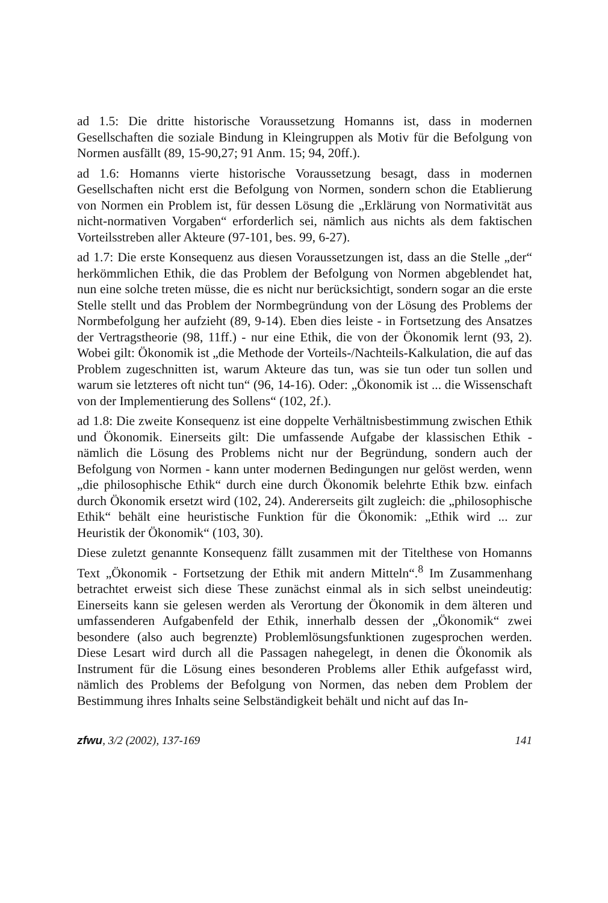ad 1.5: Die dritte historische Voraussetzung Homanns ist, dass in modernen Gesellschaften die soziale Bindung in Kleingruppen als Motiv für die Befolgung von Normen ausfällt (89, 15-90,27; 91 Anm. 15; 94, 20ff.).
ad 1.6: Homanns vierte historische Voraussetzung besagt, dass in modernen Gesellschaften nicht erst die Befolgung von Normen, sondern schon die Etablierung von Normen ein Problem ist, für dessen Lösung die „Erklärung von Normativität aus nicht-normativen Vorgaben“ erforderlich sei, nämlich aus nichts als dem faktischen Vorteilsstreben aller Akteure (97-101, bes. 99, 6-27).
ad 1.7: Die erste Konsequenz aus diesen Voraussetzungen ist, dass an die Stelle „der“ herkömmlichen Ethik, die das Problem der Befolgung von Normen abgeblendet hat, nun eine solche treten müsse, die es nicht nur berücksichtigt, sondern sogar an die erste Stelle stellt und das Problem der Normbegründung von der Lösung des Problems der Normbefolgung her aufzieht (89, 9-14). Eben dies leiste - in Fortsetzung des Ansatzes der Vertragstheorie (98, 11ff.) - nur eine Ethik, die von der Ökonomik lernt (93, 2). Wobei gilt: Ökonomik ist „die Methode der Vorteils-/Nachteils-Kalkulation, die auf das Problem zugeschnitten ist, warum Akteure das tun, was sie tun oder tun sollen und warum sie letzteres oft nicht tun“ (96, 14-16). Oder: „Ökonomik ist ... die Wissenschaft von der Implementierung des Sollens“ (102, 2f.).
ad 1.8: Die zweite Konsequenz ist eine doppelte Verhältnisbestimmung zwischen Ethik und Ökonomik. Einerseits gilt: Die umfassende Aufgabe der klassischen Ethik - nämlich die Lösung des Problems nicht nur der Begründung, sondern auch der Befolgung von Normen - kann unter modernen Bedingungen nur gelöst werden, wenn „die philosophische Ethik“ durch eine durch Ökonomik belehrte Ethik bzw. einfach durch Ökonomik ersetzt wird (102, 24). Andererseits gilt zugleich: die „philosophische Ethik“ behält eine heuristische Funktion für die Ökonomik: „Ethik wird ... zur Heuristik der Ökonomik“ (103, 30).
Diese zuletzt genannte Konsequenz fällt zusammen mit der Titelthese von Homanns Text „Ökonomik - Fortsetzung der Ethik mit andern Mitteln“.<sup>8</sup> Im Zusammenhang betrachtet erweist sich diese These zunächst einmal als in sich selbst uneindeutig: Einerseits kann sie gelesen werden als Verortung der Ökonomik in dem älteren und umfassenderen Aufgabenfeld der Ethik, innerhalb dessen der „Ökonomik“ zwei besondere (also auch begrenzte) Problemlösungsfunktionen zugesprochen werden. Diese Lesart wird durch all die Passagen nahegelegt, in denen die Ökonomik als Instrument für die Lösung eines besonderen Problems aller Ethik aufgefasst wird, nämlich des Problems der Befolgung von Normen, das neben dem Problem der Bestimmung ihres Inhalts seine Selbständigkeit behält und nicht auf das In-
zfwu, 3/2 (2002), 137-169 141